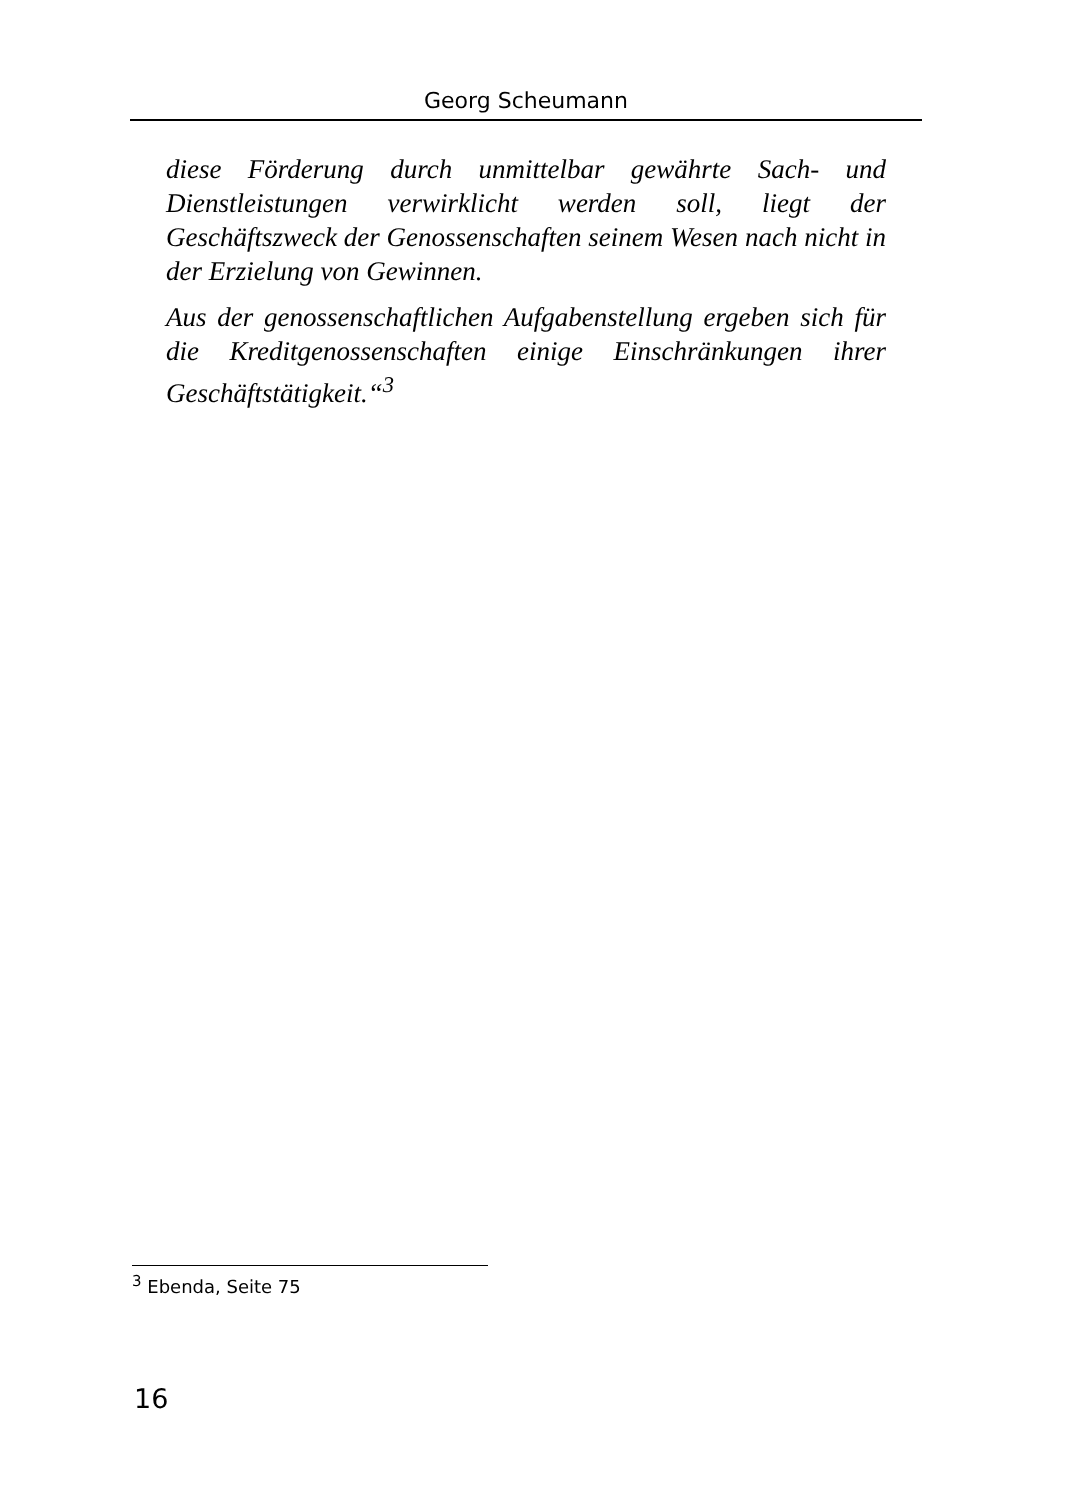Georg Scheumann
diese Förderung durch unmittelbar gewährte Sach- und Dienstleistungen verwirklicht werden soll, liegt der Geschäftszweck der Genossenschaften seinem Wesen nach nicht in der Erzielung von Gewinnen.
Aus der genossenschaftlichen Aufgabenstellung ergeben sich für die Kreditgenossenschaften einige Einschränkungen ihrer Geschäftstätigkeit.“<sup>3</sup>
<sup>3</sup> Ebenda, Seite 75
16